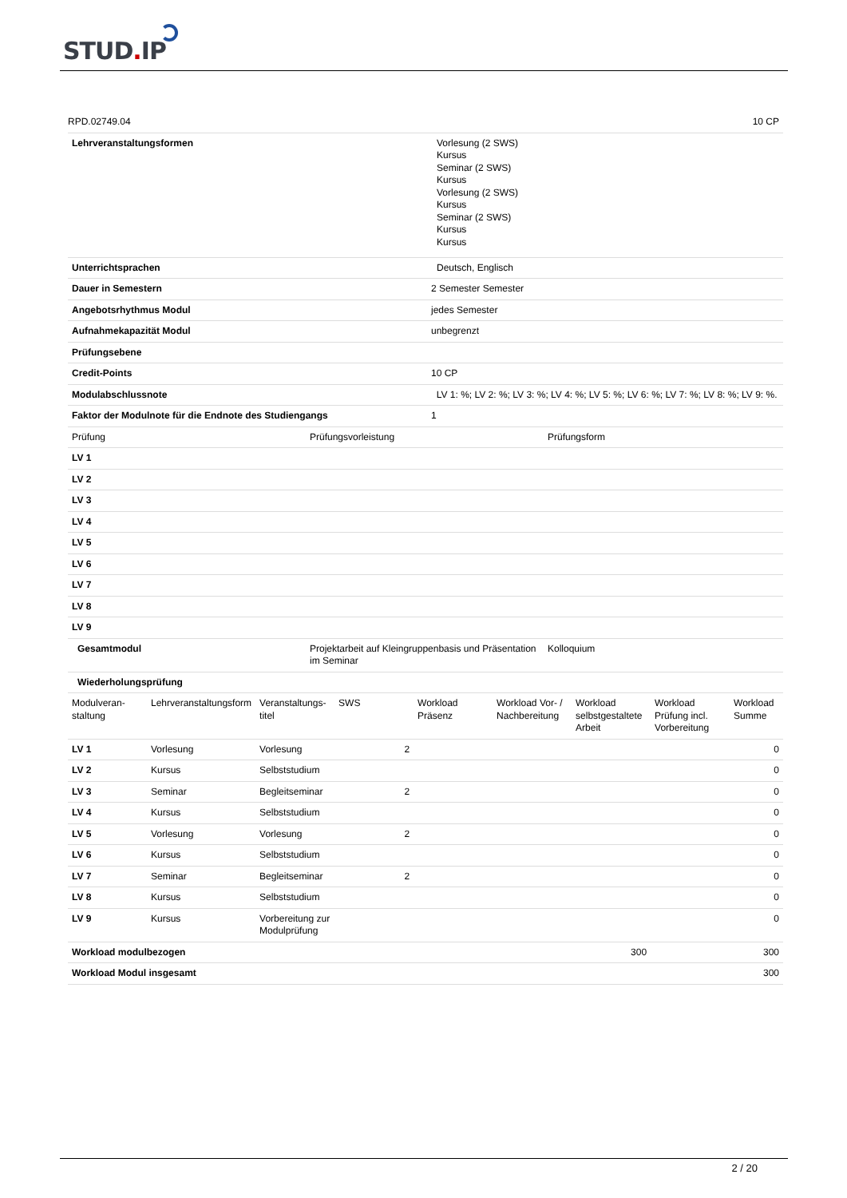STUD. IP
| RPD.02749.04 | 10 CP |
| Lehrveranstaltungsformen | Vorlesung (2 SWS) Kursus Seminar (2 SWS) Kursus Vorlesung (2 SWS) Kursus Seminar (2 SWS) Kursus Kursus |
| Unterrichtsprachen | Deutsch, Englisch |
| Dauer in Semestern | 2 Semester Semester |
| Angebotsrhythmus Modul | jedes Semester |
| Aufnahmekapazität Modul | unbegrenzt |
| Prüfungsebene | |
| Credit-Points | 10 CP |
| Modulabschlussnote | LV 1: %; LV 2: %; LV 3: %; LV 4: %; LV 5: %; LV 6: %; LV 7: %; LV 8: %; LV 9: %. |
| Faktor der Modulnote für die Endnote des Studiengangs | 1 |
| Prüfung | Prüfungsvorleistung | Prüfungsform |
| --- | --- | --- |
| LV 1 | | |
| LV 2 | | |
| LV 3 | | |
| LV 4 | | |
| LV 5 | | |
| LV 6 | | |
| LV 7 | | |
| LV 8 | | |
| LV 9 | | |
| Gesamtmodul | Projektarbeit auf Kleingruppenbasis und Präsentation im Seminar | Kolloquium |
| Wiederholungsprüfung | | |
| Modulveran-staltung | Lehrveranstaltungsform | Veranstaltungs-titel | SWS | Workload Präsenz | Workload Vor- / Nachbereitung | Workload selbstgestaltete Arbeit | Workload Prüfung incl. Vorbereitung | Workload Summe |
| --- | --- | --- | --- | --- | --- | --- | --- | --- |
| LV 1 | Vorlesung | Vorlesung | 2 | | | | | 0 |
| LV 2 | Kursus | Selbststudium | | | | | | 0 |
| LV 3 | Seminar | Begleitseminar | 2 | | | | | 0 |
| LV 4 | Kursus | Selbststudium | | | | | | 0 |
| LV 5 | Vorlesung | Vorlesung | 2 | | | | | 0 |
| LV 6 | Kursus | Selbststudium | | | | | | 0 |
| LV 7 | Seminar | Begleitseminar | 2 | | | | | 0 |
| LV 8 | Kursus | Selbststudium | | | | | | 0 |
| LV 9 | Kursus | Vorbereitung zur Modulprüfung | | | | | | 0 |
| Workload modulbezogen | | | | | | 300 | | 300 |
| Workload Modul insgesamt | | | | | | | | 300 |
2 / 20